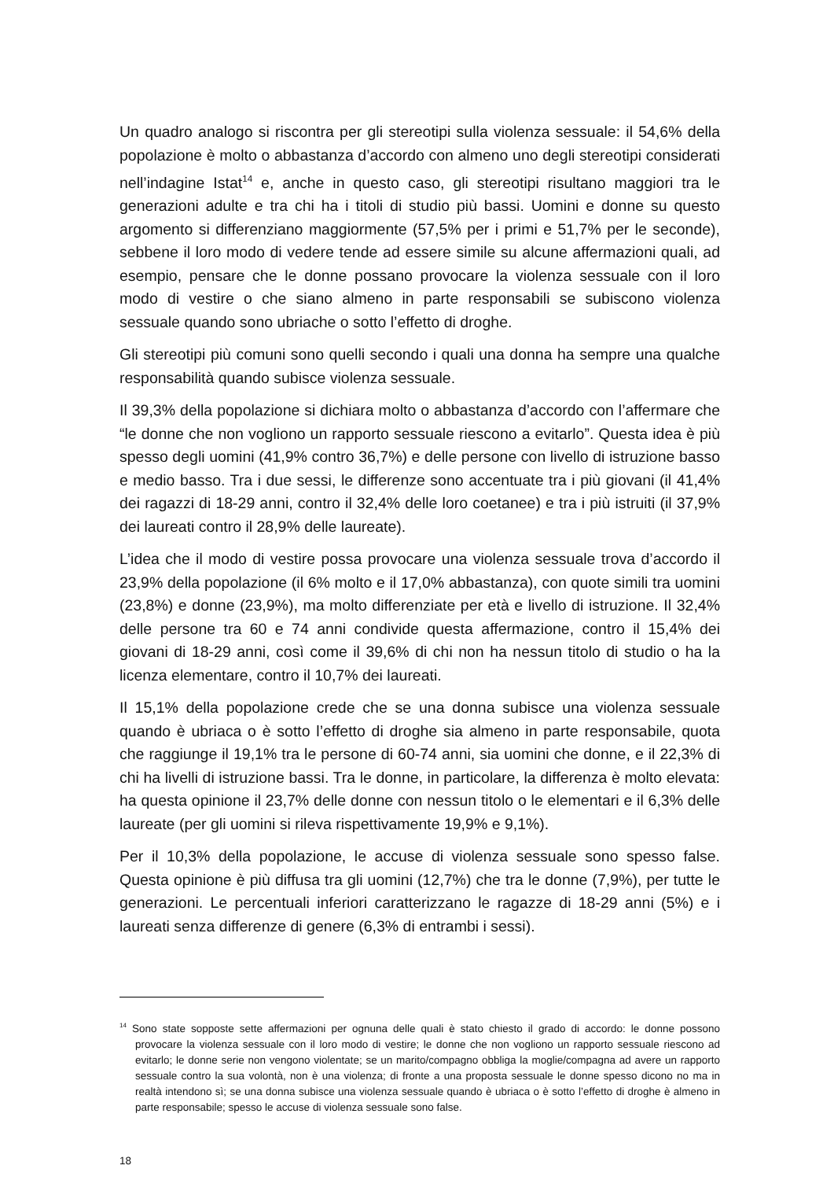Un quadro analogo si riscontra per gli stereotipi sulla violenza sessuale: il 54,6% della popolazione è molto o abbastanza d’accordo con almeno uno degli stereotipi considerati nell’indagine Istat<sup>14</sup> e, anche in questo caso, gli stereotipi risultano maggiori tra le generazioni adulte e tra chi ha i titoli di studio più bassi. Uomini e donne su questo argomento si differenziano maggiormente (57,5% per i primi e 51,7% per le seconde), sebbene il loro modo di vedere tende ad essere simile su alcune affermazioni quali, ad esempio, pensare che le donne possano provocare la violenza sessuale con il loro modo di vestire o che siano almeno in parte responsabili se subiscono violenza sessuale quando sono ubriache o sotto l’effetto di droghe.
Gli stereotipi più comuni sono quelli secondo i quali una donna ha sempre una qualche responsabilità quando subisce violenza sessuale.
Il 39,3% della popolazione si dichiara molto o abbastanza d’accordo con l’affermare che “le donne che non vogliono un rapporto sessuale riescono a evitarlo”. Questa idea è più spesso degli uomini (41,9% contro 36,7%) e delle persone con livello di istruzione basso e medio basso. Tra i due sessi, le differenze sono accentuate tra i più giovani (il 41,4% dei ragazzi di 18-29 anni, contro il 32,4% delle loro coetanee) e tra i più istruiti (il 37,9% dei laureati contro il 28,9% delle laureate).
L’idea che il modo di vestire possa provocare una violenza sessuale trova d’accordo il 23,9% della popolazione (il 6% molto e il 17,0% abbastanza), con quote simili tra uomini (23,8%) e donne (23,9%), ma molto differenziate per età e livello di istruzione. Il 32,4% delle persone tra 60 e 74 anni condivide questa affermazione, contro il 15,4% dei giovani di 18-29 anni, così come il 39,6% di chi non ha nessun titolo di studio o ha la licenza elementare, contro il 10,7% dei laureati.
Il 15,1% della popolazione crede che se una donna subisce una violenza sessuale quando è ubriaca o è sotto l’effetto di droghe sia almeno in parte responsabile, quota che raggiunge il 19,1% tra le persone di 60-74 anni, sia uomini che donne, e il 22,3% di chi ha livelli di istruzione bassi. Tra le donne, in particolare, la differenza è molto elevata: ha questa opinione il 23,7% delle donne con nessun titolo o le elementari e il 6,3% delle laureate (per gli uomini si rileva rispettivamente 19,9% e 9,1%).
Per il 10,3% della popolazione, le accuse di violenza sessuale sono spesso false. Questa opinione è più diffusa tra gli uomini (12,7%) che tra le donne (7,9%), per tutte le generazioni. Le percentuali inferiori caratterizzano le ragazze di 18-29 anni (5%) e i laureati senza differenze di genere (6,3% di entrambi i sessi).
<sup>14</sup> Sono state sopposte sette affermazioni per ognuna delle quali è stato chiesto il grado di accordo: le donne possono provocare la violenza sessuale con il loro modo di vestire; le donne che non vogliono un rapporto sessuale riescono ad evitarlo; le donne serie non vengono violentate; se un marito/compagno obbliga la moglie/compagna ad avere un rapporto sessuale contro la sua volontà, non è una violenza; di fronte a una proposta sessuale le donne spesso dicono no ma in realtà intendono sì; se una donna subisce una violenza sessuale quando è ubriaca o è sotto l’effetto di droghe è almeno in parte responsabile; spesso le accuse di violenza sessuale sono false.
18